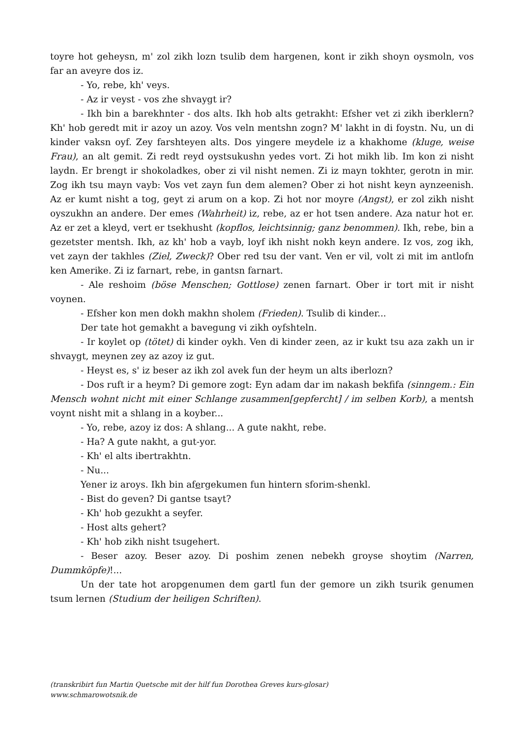toyre hot geheysn, m' zol zikh lozn tsulib dem hargenen, kont ir zikh shoyn oysmoln, vos far an aveyre dos iz.
- Yo, rebe, kh' veys.
- Az ir veyst - vos zhe shvaygt ir?
- Ikh bin a barekhnter - dos alts. Ikh hob alts getrakht: Efsher vet zi zikh iberklern? Kh' hob geredt mit ir azoy un azoy. Vos veln mentshn zogn? M' lakht in di foystn. Nu, un di kinder vaksn oyf. Zey farshteyen alts. Dos yingere meydele iz a khakhome (kluge, weise Frau), an alt gemit. Zi redt reyd oystsukushn yedes vort. Zi hot mikh lib. Im kon zi nisht laydn. Er brengt ir shokoladkes, ober zi vil nisht nemen. Zi iz mayn tokhter, gerotn in mir. Zog ikh tsu mayn vayb: Vos vet zayn fun dem alemen? Ober zi hot nisht keyn aynzeenish. Az er kumt nisht a tog, geyt zi arum on a kop. Zi hot nor moyre (Angst), er zol zikh nisht oyszukhn an andere. Der emes (Wahrheit) iz, rebe, az er hot tsen andere. Aza natur hot er. Az er zet a kleyd, vert er tsekhusht (kopflos, leichtsinnig; ganz benommen). Ikh, rebe, bin a gezetster mentsh. Ikh, az kh' hob a vayb, loyf ikh nisht nokh keyn andere. Iz vos, zog ikh, vet zayn der takhles (Ziel, Zweck)? Ober red tsu der vant. Ven er vil, volt zi mit im antlofn ken Amerike. Zi iz farnart, rebe, in gantsn farnart.
- Ale reshoim (böse Menschen; Gottlose) zenen farnart. Ober ir tort mit ir nisht voynen.
- Efsher kon men dokh makhn sholem (Frieden). Tsulib di kinder...
Der tate hot gemakht a bavegung vi zikh oyfshteln.
- Ir koylet op (tötet) di kinder oykh. Ven di kinder zeen, az ir kukt tsu aza zakh un ir shvaygt, meynen zey az azoy iz gut.
- Heyst es, s' iz beser az ikh zol avek fun der heym un alts iberlozn?
- Dos ruft ir a heym? Di gemore zogt: Eyn adam dar im nakash bekfifa (sinngem.: Ein Mensch wohnt nicht mit einer Schlange zusammen[gepfercht] / im selben Korb), a mentsh voynt nisht mit a shlang in a koyber...
- Yo, rebe, azoy iz dos: A shlang... A gute nakht, rebe.
- Ha? A gute nakht, a gut-yor.
- Kh' el alts ibertrakhtn.
- Nu...
Yener iz aroys. Ikh bin afergekumen fun hintern sforim-shenkl.
- Bist do geven? Di gantse tsayt?
- Kh' hob gezukht a seyfer.
- Host alts gehert?
- Kh' hob zikh nisht tsugehert.
- Beser azoy. Beser azoy. Di poshim zenen nebekh groyse shoytim (Narren, Dummköpfe)!...
Un der tate hot aropgenumen dem gartl fun der gemore un zikh tsurik genumen tsum lernen (Studium der heiligen Schriften).
(transkribirt fun Martin Quetsche mit der hilf fun Dorothea Greves kurs-glosar)
www.schmarowotsnik.de